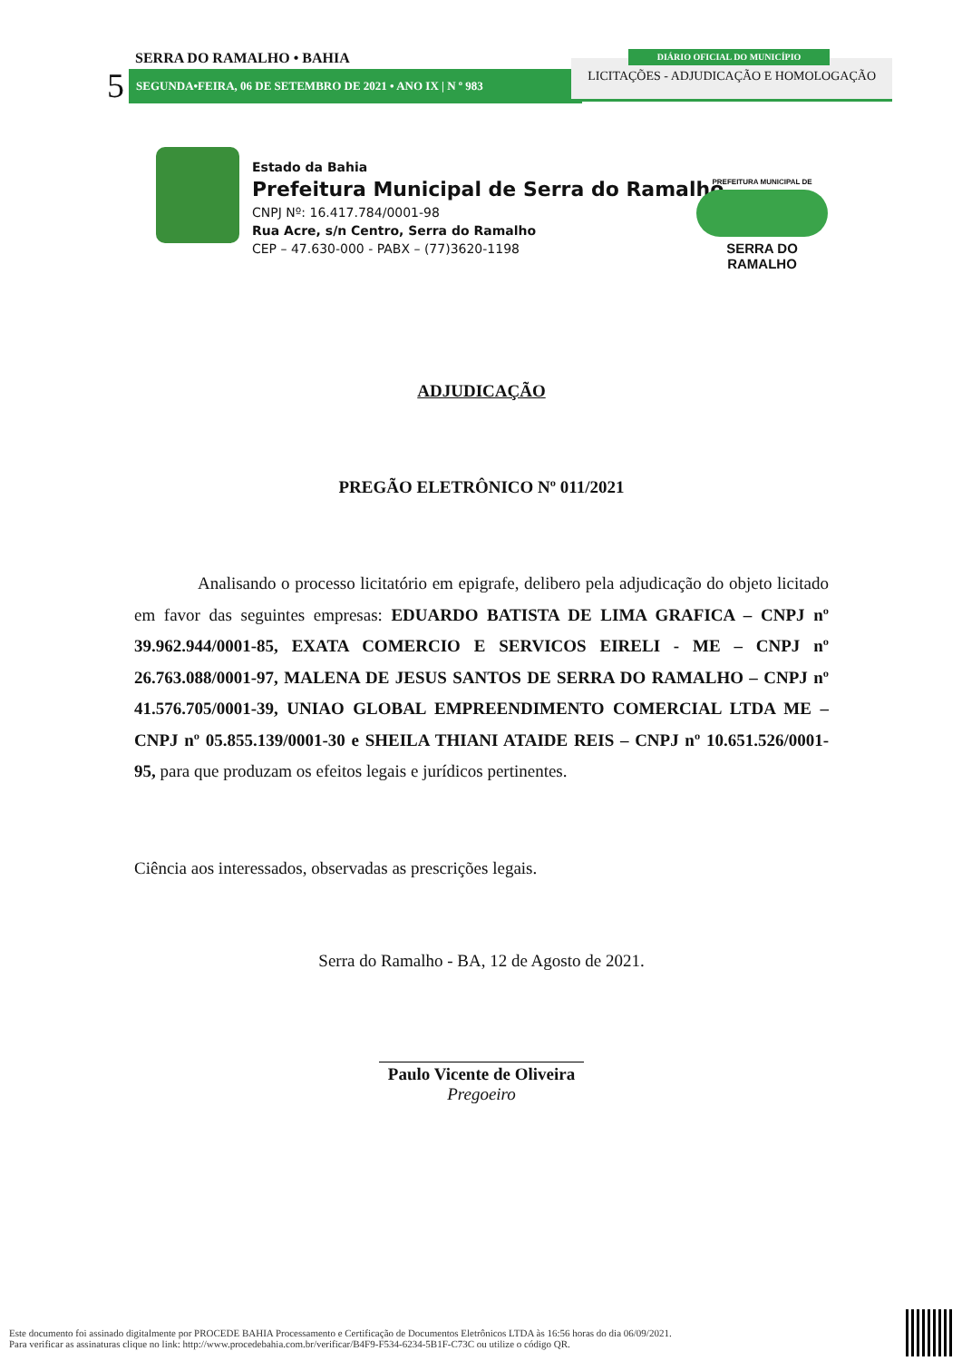SERRA DO RAMALHO • BAHIA
5 SEGUNDA•FEIRA, 06 DE SETEMBRO DE 2021 • ANO IX | N º 983
LICITAÇÕES - ADJUDICAÇÃO E HOMOLOGAÇÃO
DIÁRIO OFICIAL DO MUNICÍPIO
Estado da Bahia
Prefeitura Municipal de Serra do Ramalho
CNPJ Nº: 16.417.784/0001-98
Rua Acre, s/n Centro, Serra do Ramalho
CEP – 47.630-000 - PABX – (77)3620-1198
PREFEITURA MUNICIPAL DE
SERRA DO RAMALHO
ADJUDICAÇÃO
PREGÃO ELETRÔNICO Nº 011/2021
Analisando o processo licitatório em epigrafe, delibero pela adjudicação do objeto licitado em favor das seguintes empresas: EDUARDO BATISTA DE LIMA GRAFICA – CNPJ nº 39.962.944/0001-85, EXATA COMERCIO E SERVICOS EIRELI - ME – CNPJ nº 26.763.088/0001-97, MALENA DE JESUS SANTOS DE SERRA DO RAMALHO – CNPJ nº 41.576.705/0001-39, UNIAO GLOBAL EMPREENDIMENTO COMERCIAL LTDA ME – CNPJ nº 05.855.139/0001-30 e SHEILA THIANI ATAIDE REIS – CNPJ nº 10.651.526/0001-95, para que produzam os efeitos legais e jurídicos pertinentes.
Ciência aos interessados, observadas as prescrições legais.
Serra do Ramalho - BA, 12 de Agosto de 2021.
Paulo Vicente de Oliveira
Pregoeiro
Este documento foi assinado digitalmente por PROCEDE BAHIA Processamento e Certificação de Documentos Eletrônicos LTDA às 16:56 horas do dia 06/09/2021.
Para verificar as assinaturas clique no link: http://www.procedebahia.com.br/verificar/B4F9-F534-6234-5B1F-C73C ou utilize o código QR.